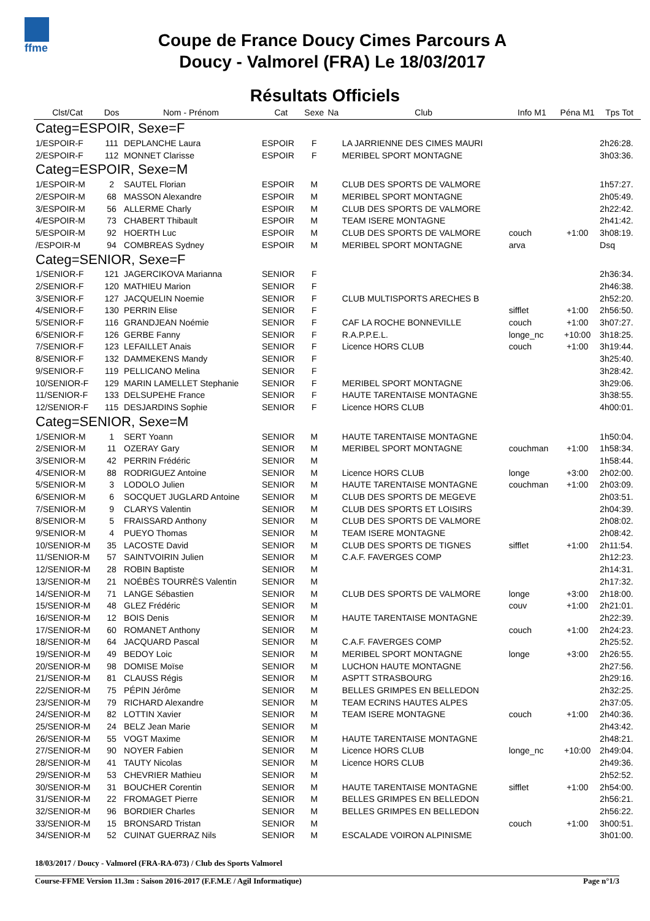ffme
Coupe de France Doucy Cimes Parcours A
Doucy - Valmorel (FRA) Le 18/03/2017
Résultats Officiels
| Clst/Cat | Dos | Nom - Prénom | Cat | Sexe | Na | Club | Info M1 | Péna M1 | Tps Tot |
| --- | --- | --- | --- | --- | --- | --- | --- | --- | --- |
| Categ=ESPOIR, Sexe=F | | | | | | | | | |
| 1/ESPOIR-F | 111 | DEPLANCHE Laura | ESPOIR | F | | LA JARRIENNE DES CIMES MAURI | | | 2h26:28. |
| 2/ESPOIR-F | 112 | MONNET Clarisse | ESPOIR | F | | MERIBEL SPORT MONTAGNE | | | 3h03:36. |
| Categ=ESPOIR, Sexe=M | | | | | | | | | |
| 1/ESPOIR-M | 2 | SAUTEL Florian | ESPOIR | M | | CLUB DES SPORTS DE VALMORE | | | 1h57:27. |
| 2/ESPOIR-M | 68 | MASSON Alexandre | ESPOIR | M | | MERIBEL SPORT MONTAGNE | | | 2h05:49. |
| 3/ESPOIR-M | 56 | ALLERME Charly | ESPOIR | M | | CLUB DES SPORTS DE VALMORE | | | 2h22:42. |
| 4/ESPOIR-M | 73 | CHABERT Thibault | ESPOIR | M | | TEAM ISERE MONTAGNE | | | 2h41:42. |
| 5/ESPOIR-M | 92 | HOERTH Luc | ESPOIR | M | | CLUB DES SPORTS DE VALMORE | couch | +1:00 | 3h08:19. |
| /ESPOIR-M | 94 | COMBREAS Sydney | ESPOIR | M | | MERIBEL SPORT MONTAGNE | arva | | Dsq |
| Categ=SENIOR, Sexe=F | | | | | | | | | |
| 1/SENIOR-F | 121 | JAGERCIKOVA Marianna | SENIOR | F | | | | | 2h36:34. |
| 2/SENIOR-F | 120 | MATHIEU Marion | SENIOR | F | | | | | 2h46:38. |
| 3/SENIOR-F | 127 | JACQUELIN Noemie | SENIOR | F | | CLUB MULTISPORTS ARECHES B | | | 2h52:20. |
| 4/SENIOR-F | 130 | PERRIN Elise | SENIOR | F | | | sifflet | +1:00 | 2h56:50. |
| 5/SENIOR-F | 116 | GRANDJEAN Noémie | SENIOR | F | | CAF LA ROCHE BONNEVILLE | couch | +1:00 | 3h07:27. |
| 6/SENIOR-F | 126 | GERBE Fanny | SENIOR | F | | R.A.P.P.E.L. | longe_nc | +10:00 | 3h18:25. |
| 7/SENIOR-F | 123 | LEFAILLET Anais | SENIOR | F | | Licence HORS CLUB | couch | +1:00 | 3h19:44. |
| 8/SENIOR-F | 132 | DAMMEKENS Mandy | SENIOR | F | | | | | 3h25:40. |
| 9/SENIOR-F | 119 | PELLICANO Melina | SENIOR | F | | | | | 3h28:42. |
| 10/SENIOR-F | 129 | MARIN LAMELLET Stephanie | SENIOR | F | | MERIBEL SPORT MONTAGNE | | | 3h29:06. |
| 11/SENIOR-F | 133 | DELSUPEHE France | SENIOR | F | | HAUTE TARENTAISE MONTAGNE | | | 3h38:55. |
| 12/SENIOR-F | 115 | DESJARDINS Sophie | SENIOR | F | | Licence HORS CLUB | | | 4h00:01. |
| Categ=SENIOR, Sexe=M | | | | | | | | | |
| 1/SENIOR-M | 1 | SERT Yoann | SENIOR | M | | HAUTE TARENTAISE MONTAGNE | | | 1h50:04. |
| 2/SENIOR-M | 11 | OZERAY Gary | SENIOR | M | | MERIBEL SPORT MONTAGNE | couchman | +1:00 | 1h58:34. |
| 3/SENIOR-M | 42 | PERRIN Frédéric | SENIOR | M | | | | | 1h58:44. |
| 4/SENIOR-M | 88 | RODRIGUEZ Antoine | SENIOR | M | | Licence HORS CLUB | longe | +3:00 | 2h02:00. |
| 5/SENIOR-M | 3 | LODOLO Julien | SENIOR | M | | HAUTE TARENTAISE MONTAGNE | couchman | +1:00 | 2h03:09. |
| 6/SENIOR-M | 6 | SOCQUET JUGLARD Antoine | SENIOR | M | | CLUB DES SPORTS DE MEGEVE | | | 2h03:51. |
| 7/SENIOR-M | 9 | CLARYS Valentin | SENIOR | M | | CLUB DES SPORTS ET LOISIRS | | | 2h04:39. |
| 8/SENIOR-M | 5 | FRAISSARD Anthony | SENIOR | M | | CLUB DES SPORTS DE VALMORE | | | 2h08:02. |
| 9/SENIOR-M | 4 | PUEYO Thomas | SENIOR | M | | TEAM ISERE MONTAGNE | | | 2h08:42. |
| 10/SENIOR-M | 35 | LACOSTE David | SENIOR | M | | CLUB DES SPORTS DE TIGNES | sifflet | +1:00 | 2h11:54. |
| 11/SENIOR-M | 57 | SAINTVOIRIN Julien | SENIOR | M | | C.A.F. FAVERGES COMP | | | 2h12:23. |
| 12/SENIOR-M | 28 | ROBIN Baptiste | SENIOR | M | | | | | 2h14:31. |
| 13/SENIOR-M | 21 | NOÉBÈS TOURRÈS Valentin | SENIOR | M | | | | | 2h17:32. |
| 14/SENIOR-M | 71 | LANGE Sébastien | SENIOR | M | | CLUB DES SPORTS DE VALMORE | longe | +3:00 | 2h18:00. |
| 15/SENIOR-M | 48 | GLEZ Frédéric | SENIOR | M | | | couv | +1:00 | 2h21:01. |
| 16/SENIOR-M | 12 | BOIS Denis | SENIOR | M | | HAUTE TARENTAISE MONTAGNE | | | 2h22:39. |
| 17/SENIOR-M | 60 | ROMANET Anthony | SENIOR | M | | | couch | +1:00 | 2h24:23. |
| 18/SENIOR-M | 64 | JACQUARD Pascal | SENIOR | M | | C.A.F. FAVERGES COMP | | | 2h25:52. |
| 19/SENIOR-M | 49 | BEDOY Loic | SENIOR | M | | MERIBEL SPORT MONTAGNE | longe | +3:00 | 2h26:55. |
| 20/SENIOR-M | 98 | DOMISE Moïse | SENIOR | M | | LUCHON HAUTE MONTAGNE | | | 2h27:56. |
| 21/SENIOR-M | 81 | CLAUSS Régis | SENIOR | M | | ASPTT STRASBOURG | | | 2h29:16. |
| 22/SENIOR-M | 75 | PÉPIN Jérôme | SENIOR | M | | BELLES GRIMPES EN BELLEDON | | | 2h32:25. |
| 23/SENIOR-M | 79 | RICHARD Alexandre | SENIOR | M | | TEAM ECRINS HAUTES ALPES | | | 2h37:05. |
| 24/SENIOR-M | 82 | LOTTIN Xavier | SENIOR | M | | TEAM ISERE MONTAGNE | couch | +1:00 | 2h40:36. |
| 25/SENIOR-M | 24 | BELZ Jean Marie | SENIOR | M | | | | | 2h43:42. |
| 26/SENIOR-M | 55 | VOGT Maxime | SENIOR | M | | HAUTE TARENTAISE MONTAGNE | | | 2h48:21. |
| 27/SENIOR-M | 90 | NOYER Fabien | SENIOR | M | | Licence HORS CLUB | longe_nc | +10:00 | 2h49:04. |
| 28/SENIOR-M | 41 | TAUTY Nicolas | SENIOR | M | | Licence HORS CLUB | | | 2h49:36. |
| 29/SENIOR-M | 53 | CHEVRIER Mathieu | SENIOR | M | | | | | 2h52:52. |
| 30/SENIOR-M | 31 | BOUCHER Corentin | SENIOR | M | | HAUTE TARENTAISE MONTAGNE | sifflet | +1:00 | 2h54:00. |
| 31/SENIOR-M | 22 | FROMAGET Pierre | SENIOR | M | | BELLES GRIMPES EN BELLEDON | | | 2h56:21. |
| 32/SENIOR-M | 96 | BORDIER Charles | SENIOR | M | | BELLES GRIMPES EN BELLEDON | | | 2h56:22. |
| 33/SENIOR-M | 15 | BRONSARD Tristan | SENIOR | M | | | couch | +1:00 | 3h00:51. |
| 34/SENIOR-M | 52 | CUINAT GUERRAZ Nils | SENIOR | M | | ESCALADE VOIRON ALPINISME | | | 3h01:00. |
18/03/2017 / Doucy - Valmorel (FRA-RA-073) / Club des Sports Valmorel
Course-FFME Version 11.3m : Saison 2016-2017 (F.F.M.E / Agil Informatique) Page n°1/3